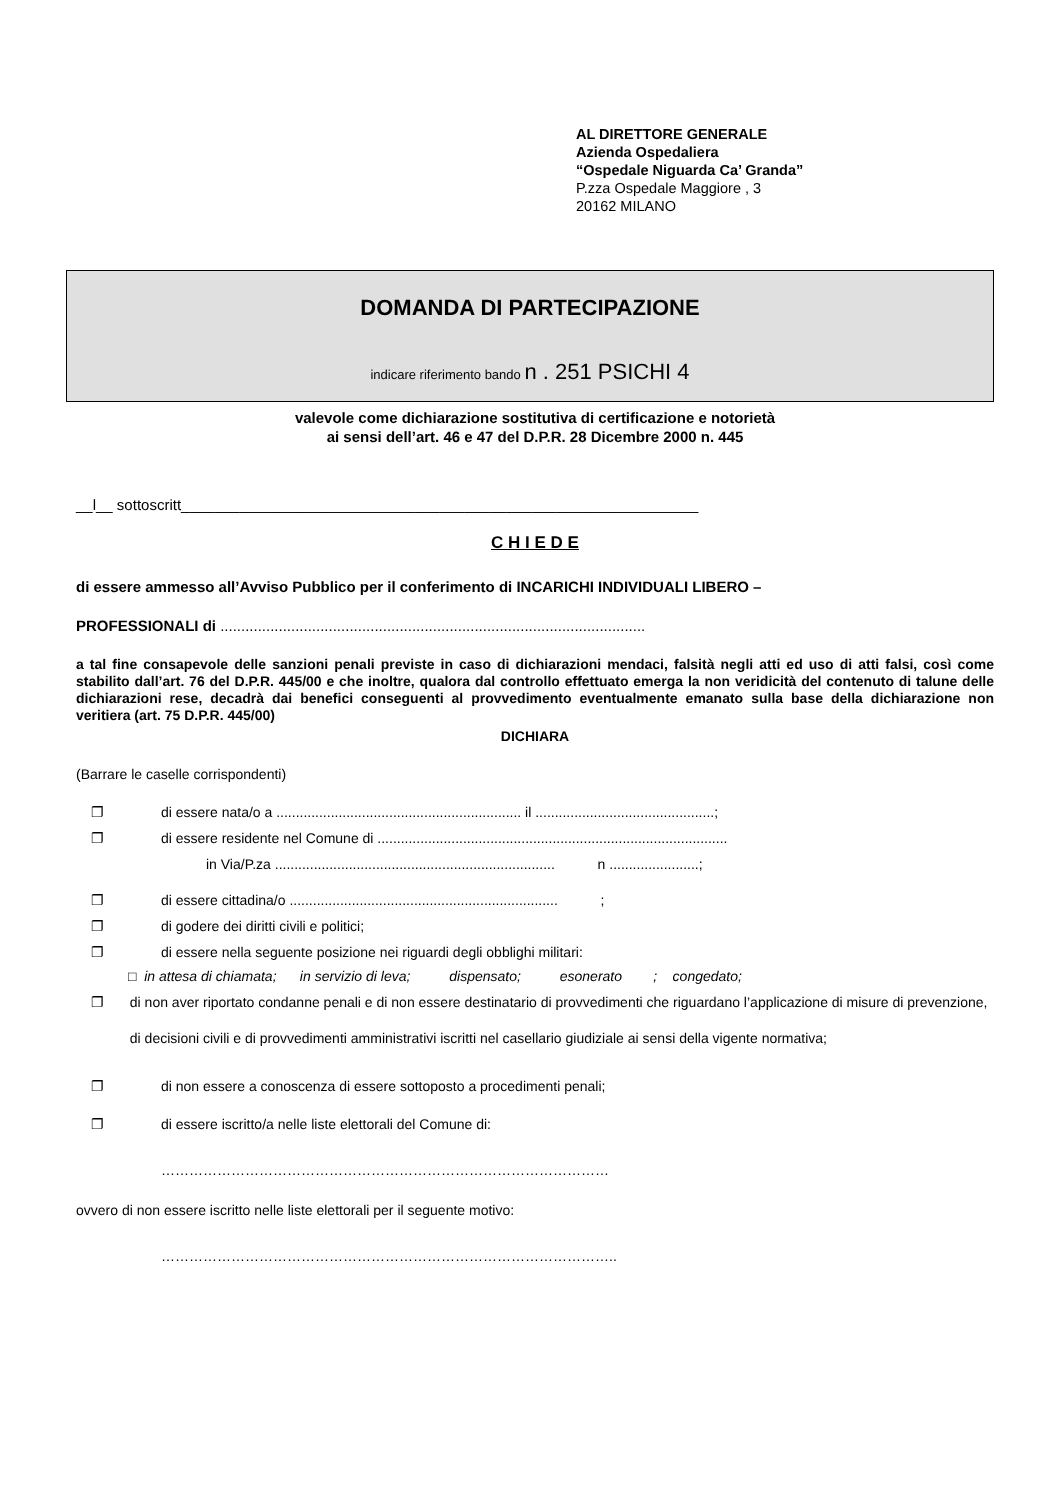AL DIRETTORE GENERALE
Azienda Ospedaliera
“Ospedale Niguarda Ca’ Granda”
P.zza Ospedale Maggiore , 3
20162 MILANO
DOMANDA DI PARTECIPAZIONE
indicare riferimento bando n . 251 PSICHI 4
valevole come dichiarazione sostitutiva di certificazione e notorietà
ai sensi dell’art. 46 e 47 del D.P.R. 28 Dicembre 2000 n. 445
__l__ sottoscritt______________________________________________________________
C H I E D E
di essere ammesso all’Avviso Pubblico per il conferimento di INCARICHI INDIVIDUALI LIBERO –
PROFESSIONALI di ......................................................................................................
a tal fine consapevole delle sanzioni penali previste in caso di dichiarazioni mendaci, falsità negli atti ed uso di atti falsi, così come stabilito dall’art. 76 del D.P.R. 445/00 e che inoltre, qualora dal controllo effettuato emerga la non veridicità del contenuto di talune delle dichiarazioni rese, decadrà dai benefici conseguenti al provvedimento eventualmente emanato sulla base della dichiarazione non veritiera (art. 75 D.P.R. 445/00)
DICHIARA
(Barrare le caselle corrispondenti)
❐ di essere nata/o a ............................................................... il ..............................................;
❐ di essere residente nel Comune di ..........................................................................................
in Via/P.za ........................................................................ n .......................;
❐ di essere cittadina/o ..................................................................... ;
❐ di godere dei diritti civili e politici;
❐ di essere nella seguente posizione nei riguardi degli obblighi militari:
□ in attesa di chiamata; in servizio di leva; dispensato; esonerato ; congedato;
❐ di non aver riportato condanne penali e di non essere destinatario di provvedimenti che riguardano l’applicazione di misure di prevenzione, di decisioni civili e di provvedimenti amministrativi iscritti nel casellario giudiziale ai sensi della vigente normativa;
❐ di non essere a conoscenza di essere sottoposto a procedimenti penali;
❐ di essere iscritto/a nelle liste elettorali del Comune di:
……………………………………………………………………………………
ovvero di non essere iscritto nelle liste elettorali per il seguente motivo:
……………………………………………………………………………………..